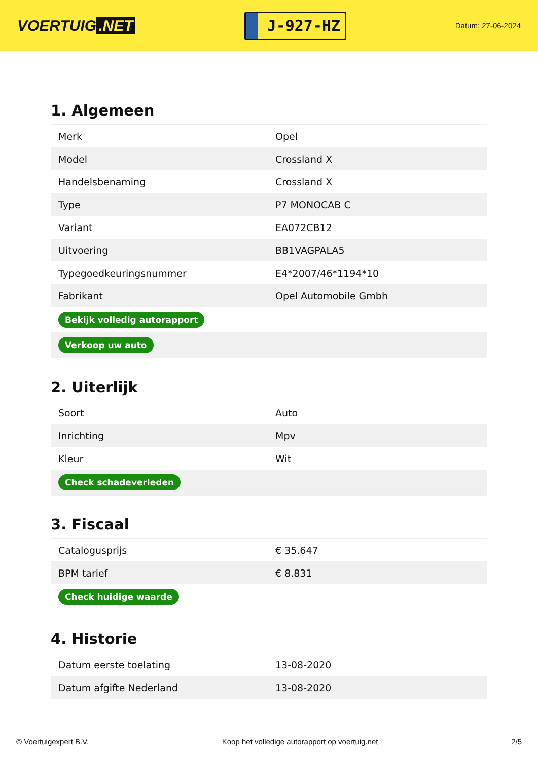VOERTUIG.NET
J-927-HZ
Datum: 27-06-2024
1. Algemeen
| Merk | Opel |
| Model | Crossland X |
| Handelsbenaming | Crossland X |
| Type | P7 MONOCAB C |
| Variant | EA072CB12 |
| Uitvoering | BB1VAGPALA5 |
| Typegoedkeuringsnummer | E4*2007/46*1194*10 |
| Fabrikant | Opel Automobile Gmbh |
| Bekijk volledig autorapport | |
| Verkoop uw auto | |
2. Uiterlijk
| Soort | Auto |
| Inrichting | Mpv |
| Kleur | Wit |
| Check schadeverleden | |
3. Fiscaal
| Catalogusprijs | € 35.647 |
| BPM tarief | € 8.831 |
| Check huidige waarde | |
4. Historie
| Datum eerste toelating | 13-08-2020 |
| Datum afgifte Nederland | 13-08-2020 |
© Voertuigexpert B.V. Koop het volledige autorapport op voertuig.net 2/5